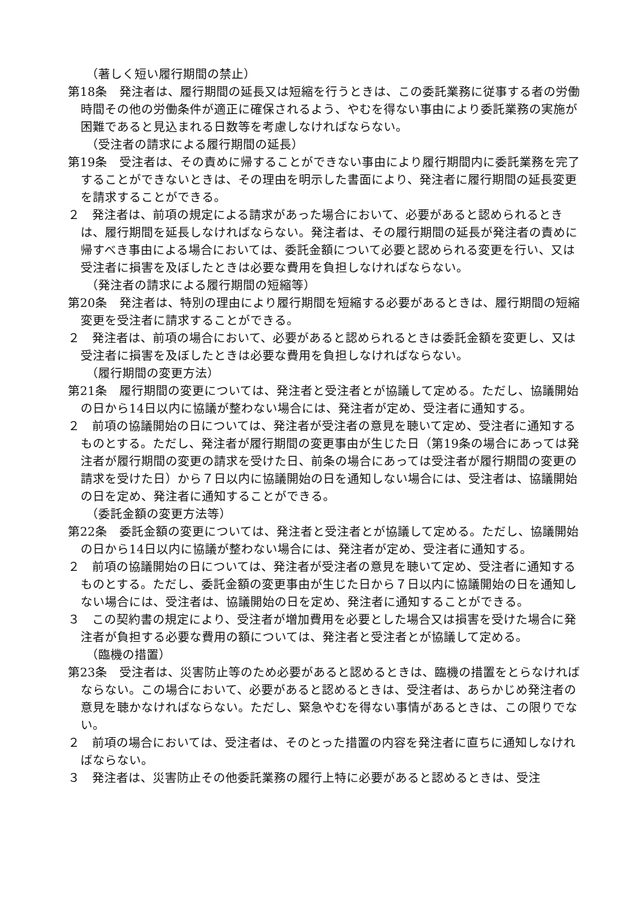（著しく短い履行期間の禁止）
第18条　発注者は、履行期間の延長又は短縮を行うときは、この委託業務に従事する者の労働時間その他の労働条件が適正に確保されるよう、やむを得ない事由により委託業務の実施が困難であると見込まれる日数等を考慮しなければならない。
（受注者の請求による履行期間の延長）
第19条　受注者は、その責めに帰することができない事由により履行期間内に委託業務を完了することができないときは、その理由を明示した書面により、発注者に履行期間の延長変更を請求することができる。
２　発注者は、前項の規定による請求があった場合において、必要があると認められるときは、履行期間を延長しなければならない。発注者は、その履行期間の延長が発注者の責めに帰すべき事由による場合においては、委託金額について必要と認められる変更を行い、又は受注者に損害を及ぼしたときは必要な費用を負担しなければならない。
（発注者の請求による履行期間の短縮等）
第20条　発注者は、特別の理由により履行期間を短縮する必要があるときは、履行期間の短縮変更を受注者に請求することができる。
２　発注者は、前項の場合において、必要があると認められるときは委託金額を変更し、又は受注者に損害を及ぼしたときは必要な費用を負担しなければならない。
（履行期間の変更方法）
第21条　履行期間の変更については、発注者と受注者とが協議して定める。ただし、協議開始の日から14日以内に協議が整わない場合には、発注者が定め、受注者に通知する。
２　前項の協議開始の日については、発注者が受注者の意見を聴いて定め、受注者に通知するものとする。ただし、発注者が履行期間の変更事由が生じた日（第19条の場合にあっては発注者が履行期間の変更の請求を受けた日、前条の場合にあっては受注者が履行期間の変更の請求を受けた日）から７日以内に協議開始の日を通知しない場合には、受注者は、協議開始の日を定め、発注者に通知することができる。
（委託金額の変更方法等）
第22条　委託金額の変更については、発注者と受注者とが協議して定める。ただし、協議開始の日から14日以内に協議が整わない場合には、発注者が定め、受注者に通知する。
２　前項の協議開始の日については、発注者が受注者の意見を聴いて定め、受注者に通知するものとする。ただし、委託金額の変更事由が生じた日から７日以内に協議開始の日を通知しない場合には、受注者は、協議開始の日を定め、発注者に通知することができる。
３　この契約書の規定により、受注者が増加費用を必要とした場合又は損害を受けた場合に発注者が負担する必要な費用の額については、発注者と受注者とが協議して定める。
（臨機の措置）
第23条　受注者は、災害防止等のため必要があると認めるときは、臨機の措置をとらなければならない。この場合において、必要があると認めるときは、受注者は、あらかじめ発注者の意見を聴かなければならない。ただし、緊急やむを得ない事情があるときは、この限りでない。
２　前項の場合においては、受注者は、そのとった措置の内容を発注者に直ちに通知しなければならない。
３　発注者は、災害防止その他委託業務の履行上特に必要があると認めるときは、受注